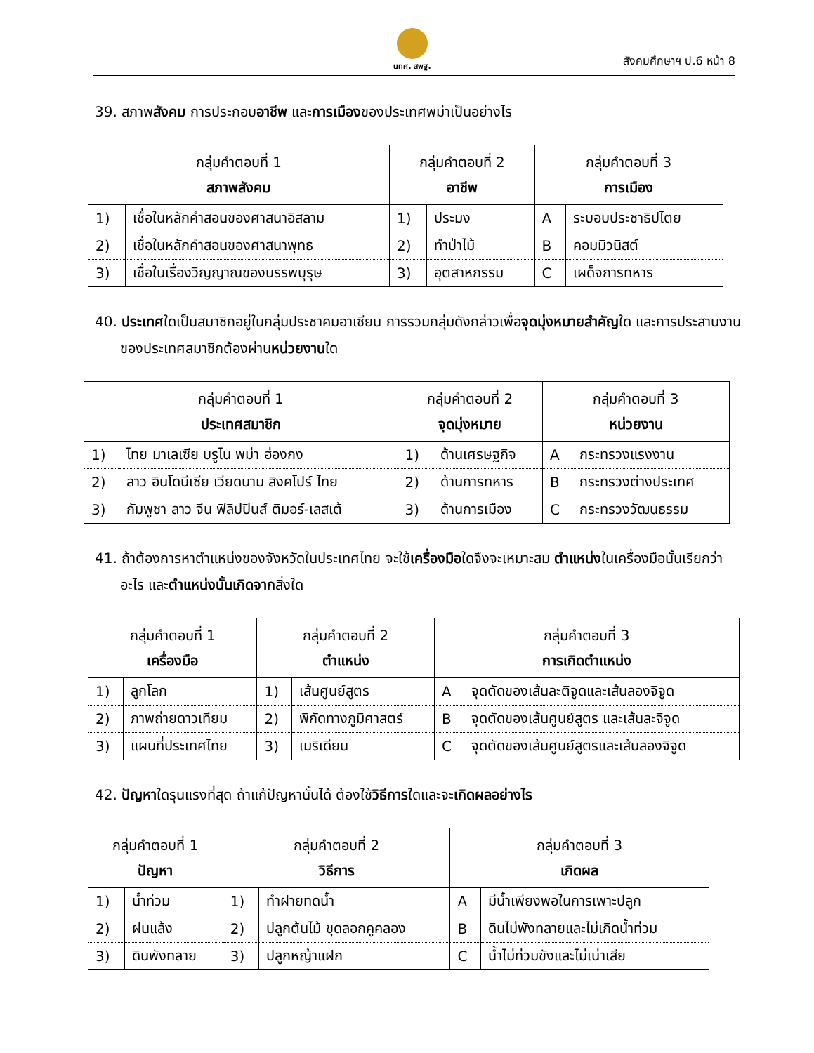นทศ. สพฐ.
สังคมศึกษาฯ ป.6 หน้า 8
39. สภาพสังคม การประกอบอาชีพ และการเมืองของประเทศพม่าเป็นอย่างไร
| กลุ่มคำตอบที่ 1 สภาพสังคม | | กลุ่มคำตอบที่ 2 อาชีพ | | กลุ่มคำตอบที่ 3 การเมือง | |
| --- | --- | --- | --- | --- | --- |
| 1) | เชื่อในหลักคำสอนของศาสนาอิสลาม | 1) | ประมง | A | ระบอบประชาธิปไตย |
| 2) | เชื่อในหลักคำสอนของศาสนาพุทธ | 2) | ทำป่าไม้ | B | คอมมิวนิสต์ |
| 3) | เชื่อในเรื่องวิญญาณของบรรพบุรุษ | 3) | อุตสาหกรรม | C | เผด็จการทหาร |
40. ประเทศใดเป็นสมาชิกอยู่ในกลุ่มประชาคมอาเซียน การรวมกลุ่มดังกล่าวเพื่อจุดมุ่งหมายสำคัญใด และการประสานงานของประเทศสมาชิกต้องผ่านหน่วยงานใด
| กลุ่มคำตอบที่ 1 ประเทศสมาชิก | | กลุ่มคำตอบที่ 2 จุดมุ่งหมาย | | กลุ่มคำตอบที่ 3 หน่วยงาน | |
| --- | --- | --- | --- | --- | --- |
| 1) | ไทย มาเลเซีย บรูไน พม่า ฮ่องกง | 1) | ด้านเศรษฐกิจ | A | กระทรวงแรงงาน |
| 2) | ลาว อินโดนีเซีย เวียดนาม สิงคโปร์ ไทย | 2) | ด้านการทหาร | B | กระทรวงต่างประเทศ |
| 3) | กัมพูชา ลาว จีน ฟิลิปปินส์ ติมอร์-เลสเต้ | 3) | ด้านการเมือง | C | กระทรวงวัฒนธรรม |
41. ถ้าต้องการหาตำแหน่งของจังหวัดในประเทศไทย จะใช้เครื่องมือใดจึงจะเหมาะสม ตำแหน่งในเครื่องมือนั้นเรียกว่าอะไร และตำแหน่งนั้นเกิดจากสิ่งใด
| กลุ่มคำตอบที่ 1 เครื่องมือ | | กลุ่มคำตอบที่ 2 ตำแหน่ง | | กลุ่มคำตอบที่ 3 การเกิดตำแหน่ง | |
| --- | --- | --- | --- | --- | --- |
| 1) | ลูกโลก | 1) | เส้นศูนย์สูตร | A | จุดตัดของเส้นละติจูดและเส้นลองจิจูด |
| 2) | ภาพถ่ายดาวเทียม | 2) | พิกัดทางภูมิศาสตร์ | B | จุดตัดของเส้นศูนย์สูตร และเส้นละจิจูด |
| 3) | แผนที่ประเทศไทย | 3) | เมริเดียน | C | จุดตัดของเส้นศูนย์สูตรและเส้นลองจิจูด |
42. ปัญหาใดรุนแรงที่สุด ถ้าแก้ปัญหานั้นได้ ต้องใช้วิธีการใดและจะเกิดผลอย่างไร
| กลุ่มคำตอบที่ 1 ปัญหา | | กลุ่มคำตอบที่ 2 วิธีการ | | กลุ่มคำตอบที่ 3 เกิดผล | |
| --- | --- | --- | --- | --- | --- |
| 1) | น้ำท่วม | 1) | ทำฝายทดน้ำ | A | มีน้ำเพียงพอในการเพาะปลูก |
| 2) | ฝนแล้ง | 2) | ปลูกต้นไม้ ขุดลอกคูคลอง | B | ดินไม่พังทลายและไม่เกิดน้ำท่วม |
| 3) | ดินพังทลาย | 3) | ปลูกหญ้าแฝก | C | น้ำไม่ท่วมขังและไม่เน่าเสีย |